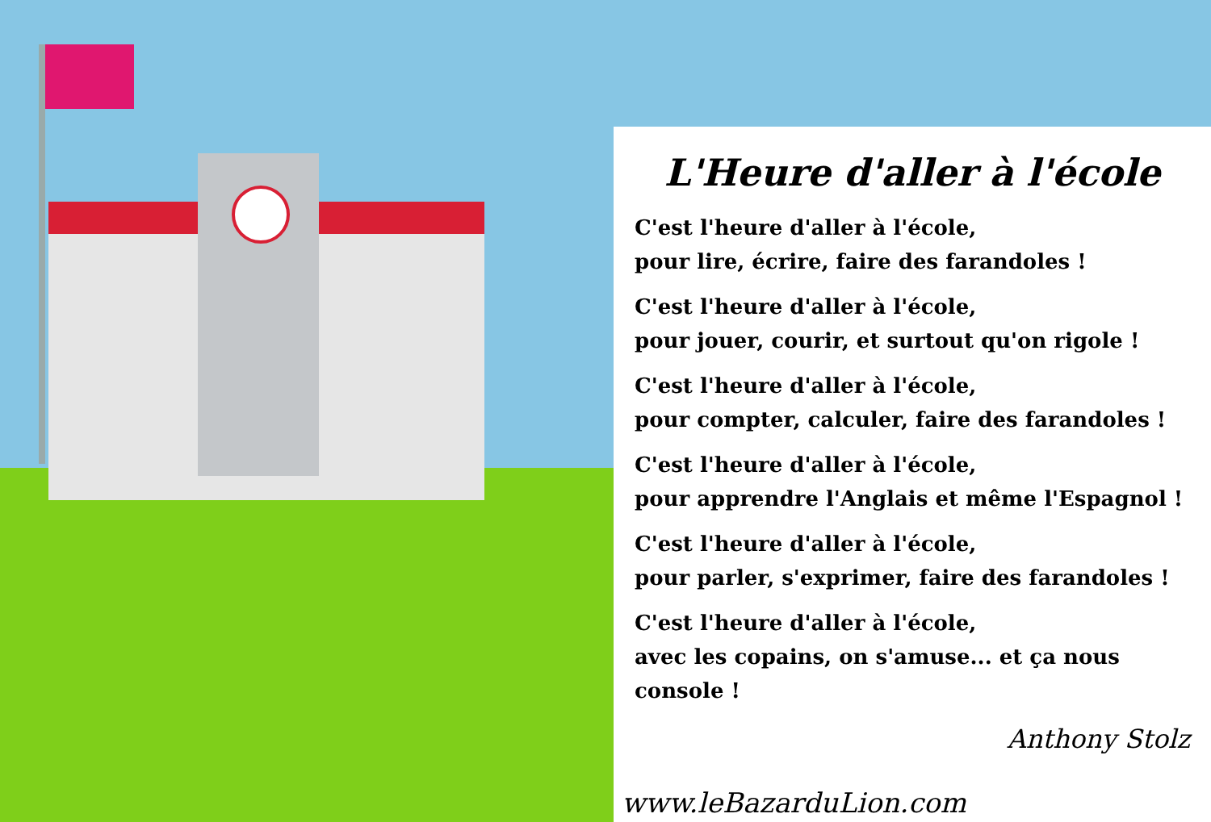L'Heure d'aller à l'école
C'est l'heure d'aller à l'école,
pour lire, écrire, faire des farandoles !
C'est l'heure d'aller à l'école,
pour jouer, courir, et surtout qu'on rigole !
C'est l'heure d'aller à l'école,
pour compter, calculer, faire des farandoles !
C'est l'heure d'aller à l'école,
pour apprendre l'Anglais et même l'Espagnol !
C'est l'heure d'aller à l'école,
pour parler, s'exprimer, faire des farandoles !
C'est l'heure d'aller à l'école,
avec les copains, on s'amuse... et ça nous console !
Anthony Stolz
www.leBazarduLion.com